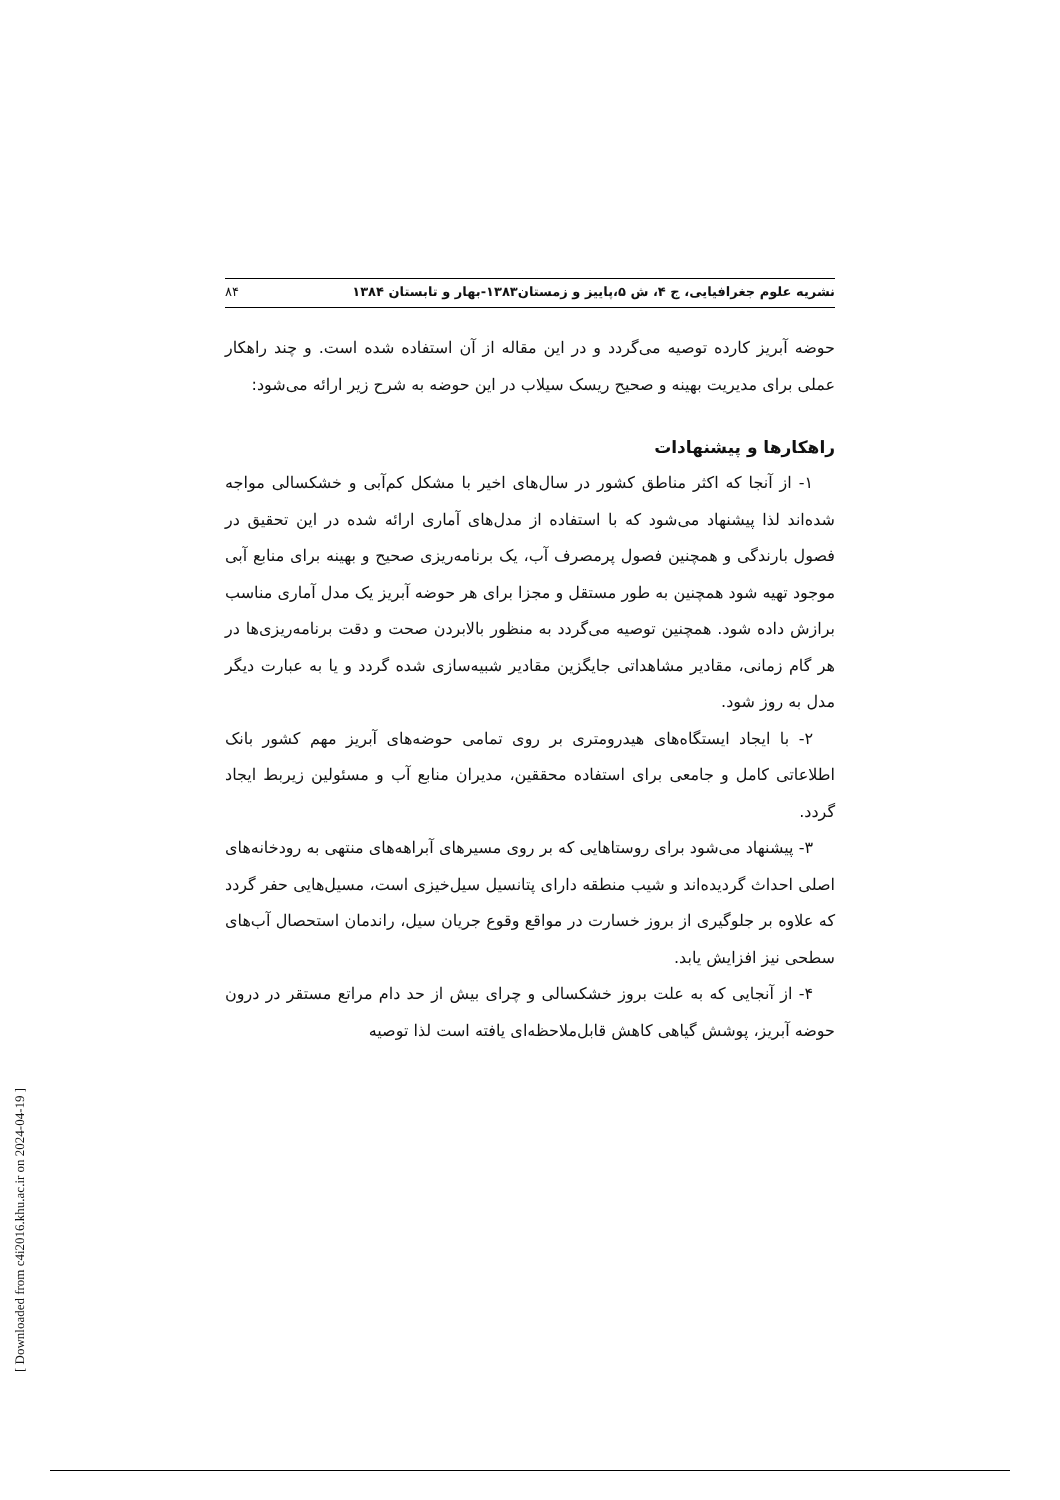نشریه علوم جغرافیایی، ج ۴، ش ۵،پاییز و زمستان۱۳۸۳-بهار و تابستان ۱۳۸۴ ۸۴
حوضه آبریز کارده توصیه می‌گردد و در این مقاله از آن استفاده شده است. و چند راهکار عملی برای مدیریت بهینه و صحیح ریسک سیلاب در این حوضه به شرح زیر ارائه می‌شود:
راهکارها و پیشنهادات
۱- از آنجا که اکثر مناطق کشور در سال‌های اخیر با مشکل کم‌آبی و خشکسالی مواجه شده‌اند لذا پیشنهاد می‌شود که با استفاده از مدل‌های آماری ارائه شده در این تحقیق در فصول بارندگی و همچنین فصول پرمصرف آب، یک برنامه‌ریزی صحیح و بهینه برای منابع آبی موجود تهیه شود همچنین به طور مستقل و مجزا برای هر حوضه آبریز یک مدل آماری مناسب برازش داده شود. همچنین توصیه می‌گردد به منظور بالابردن صحت و دقت برنامه‌ریزی‌ها در هر گام زمانی، مقادیر مشاهداتی جایگزین مقادیر شبیه‌سازی شده گردد و یا به عبارت دیگر مدل به روز شود.
۲- با ایجاد ایستگاه‌های هیدرومتری بر روی تمامی حوضه‌های آبریز مهم کشور بانک اطلاعاتی کامل و جامعی برای استفاده محققین، مدیران منابع آب و مسئولین زیربط ایجاد گردد.
۳- پیشنهاد می‌شود برای روستاهایی که بر روی مسیرهای آبراهه‌های منتهی به رودخانه‌های اصلی احداث گردیده‌اند و شیب منطقه دارای پتانسیل سیل‌خیزی است، مسیل‌هایی حفر گردد که علاوه بر جلوگیری از بروز خسارت در مواقع وقوع جریان سیل، راندمان استحصال آب‌های سطحی نیز افزایش یابد.
۴- از آنجایی که به علت بروز خشکسالی و چرای بیش از حد دام مراتع مستقر در درون حوضه آبریز، پوشش گیاهی کاهش قابل‌ملاحظه‌ای یافته است لذا توصیه
[ Downloaded from c4i2016.khu.ac.ir on 2024-04-19 ]